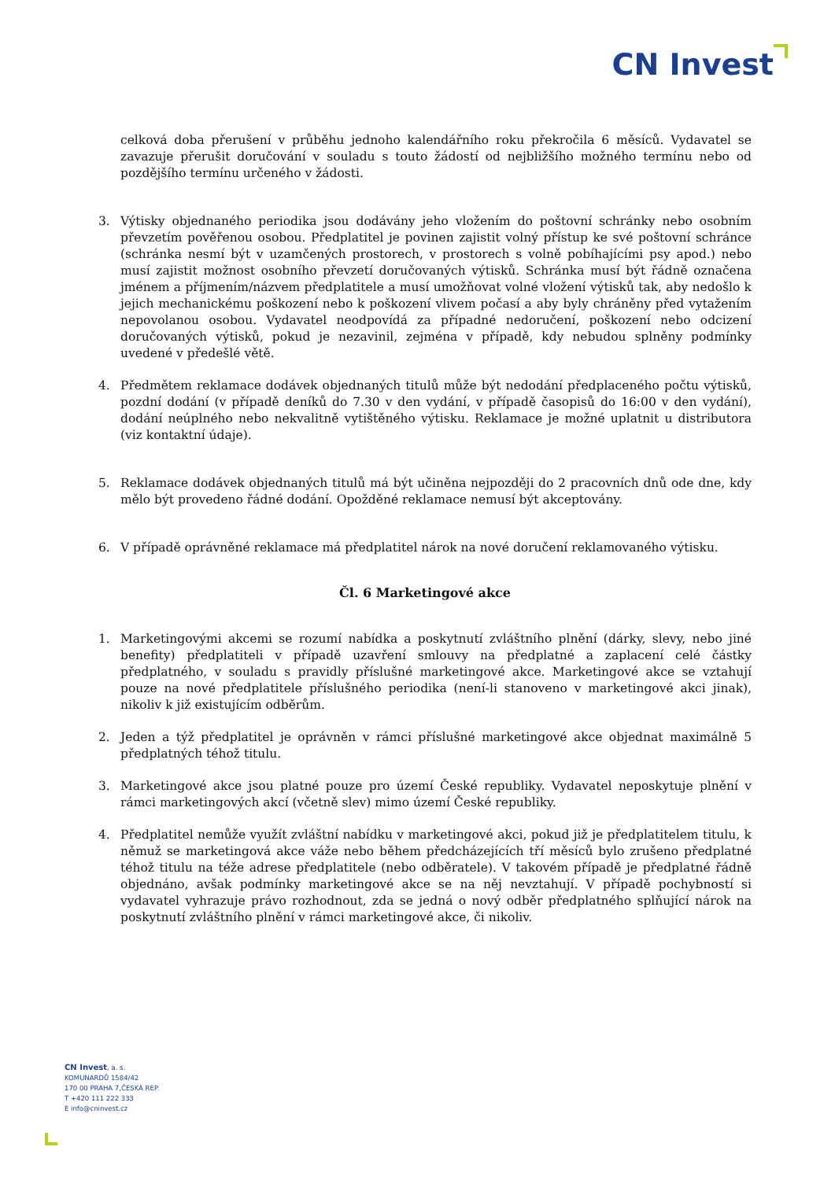CN Invest
celková doba přerušení v průběhu jednoho kalendářního roku překročila 6 měsíců. Vydavatel se zavazuje přerušit doručování v souladu s touto žádostí od nejbližšího možného termínu nebo od pozdějšího termínu určeného v žádosti.
3. Výtisky objednaného periodika jsou dodávány jeho vložením do poštovní schránky nebo osobním převzetím pověřenou osobou. Předplatitel je povinen zajistit volný přístup ke své poštovní schránce (schránka nesmí být v uzamčených prostorech, v prostorech s volně pobíhajícími psy apod.) nebo musí zajistit možnost osobního převzetí doručovaných výtisků. Schránka musí být řádně označena jménem a příjmením/názvem předplatitele a musí umožňovat volné vložení výtisků tak, aby nedošlo k jejich mechanickému poškození nebo k poškození vlivem počasí a aby byly chráněny před vytažením nepovolanou osobou. Vydavatel neodpovídá za případné nedoručení, poškození nebo odcizení doručovaných výtisků, pokud je nezavinil, zejména v případě, kdy nebudou splněny podmínky uvedené v předešlé větě.
4. Předmětem reklamace dodávek objednaných titulů může být nedodání předplaceného počtu výtisků, pozdní dodání (v případě deníků do 7.30 v den vydání, v případě časopisů do 16:00 v den vydání), dodání neúplného nebo nekvalitně vytištěného výtisku. Reklamace je možné uplatnit u distributora (viz kontaktní údaje).
5. Reklamace dodávek objednaných titulů má být učiněna nejpozději do 2 pracovních dnů ode dne, kdy mělo být provedeno řádné dodání. Opožděné reklamace nemusí být akceptovány.
6. V případě oprávněné reklamace má předplatitel nárok na nové doručení reklamovaného výtisku.
Čl. 6 Marketingové akce
1. Marketingovými akcemi se rozumí nabídka a poskytnutí zvláštního plnění (dárky, slevy, nebo jiné benefity) předplatiteli v případě uzavření smlouvy na předplatné a zaplacení celé částky předplatného, v souladu s pravidly příslušné marketingové akce. Marketingové akce se vztahují pouze na nové předplatitele příslušného periodika (není-li stanoveno v marketingové akci jinak), nikoliv k již existujícím odběrům.
2. Jeden a týž předplatitel je oprávněn v rámci příslušné marketingové akce objednat maximálně 5 předplatných téhož titulu.
3. Marketingové akce jsou platné pouze pro území České republiky. Vydavatel neposkytuje plnění v rámci marketingových akcí (včetně slev) mimo území České republiky.
4. Předplatitel nemůže využít zvláštní nabídku v marketingové akci, pokud již je předplatitelem titulu, k němuž se marketingová akce váže nebo během předcházejících tří měsíců bylo zrušeno předplatné téhož titulu na téže adrese předplatitele (nebo odběratele). V takovém případě je předplatné řádně objednáno, avšak podmínky marketingové akce se na něj nevztahují. V případě pochybností si vydavatel vyhrazuje právo rozhodnout, zda se jedná o nový odběr předplatného splňující nárok na poskytnutí zvláštního plnění v rámci marketingové akce, či nikoliv.
CN Invest, a. s.
KOMUNARDŮ 1584/42
170 00 PRAHA 7,ČESKÁ REP.
T +420 111 222 333
E info@cninvest.cz